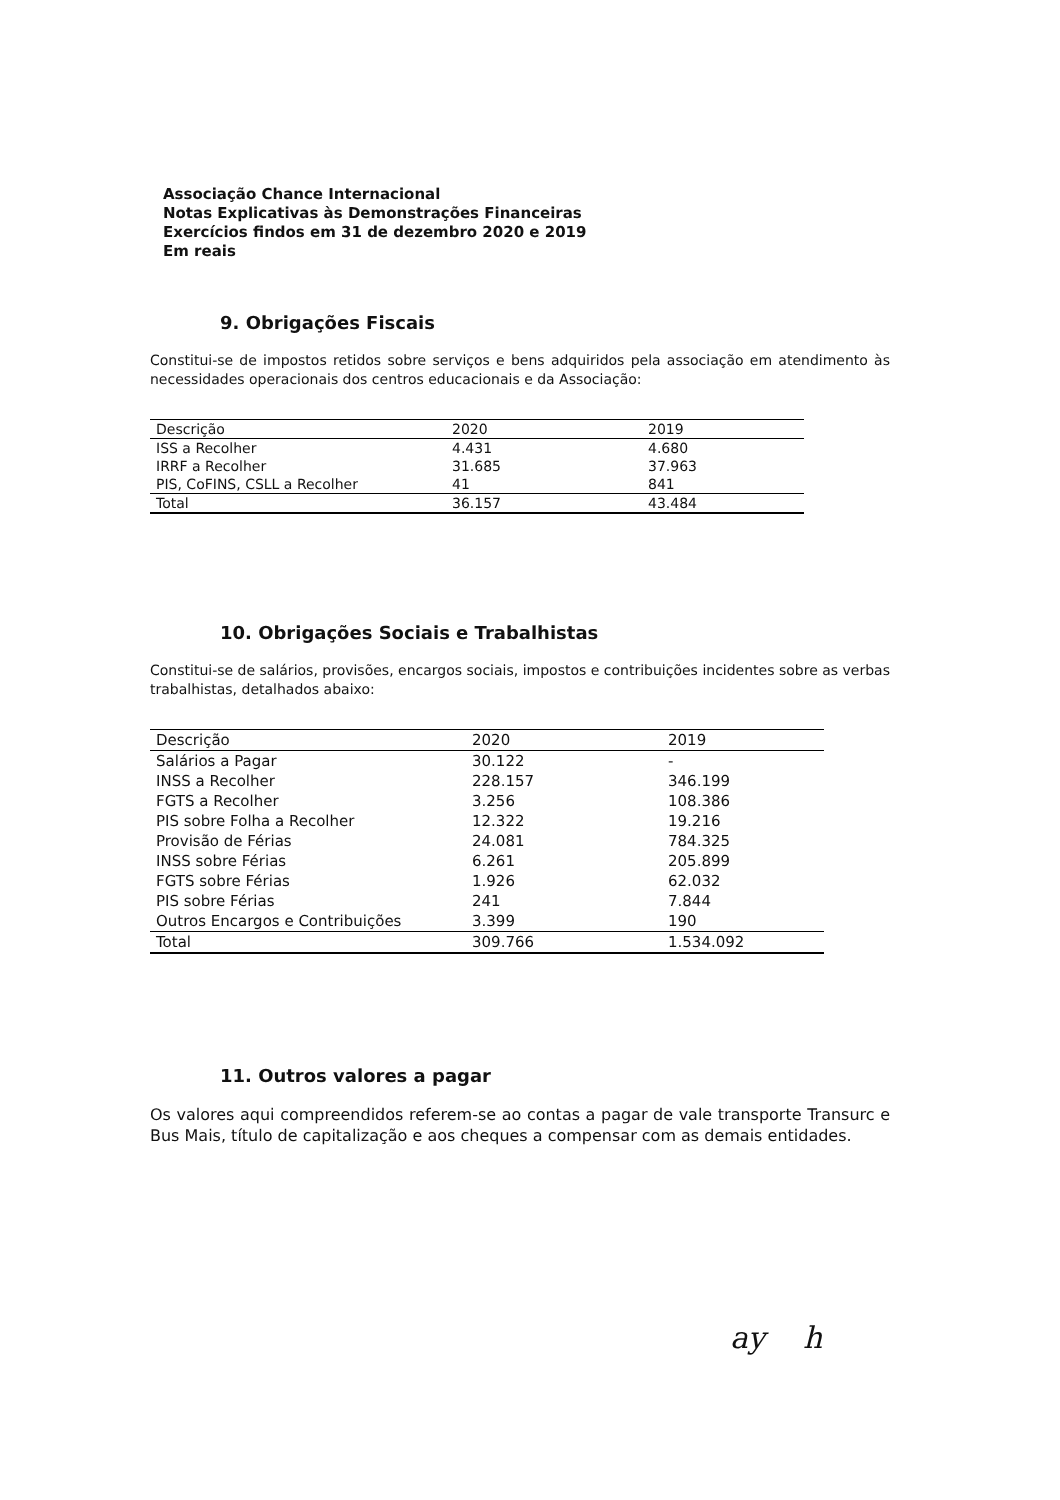Associação Chance Internacional
Notas Explicativas às Demonstrações Financeiras
Exercícios findos em 31 de dezembro 2020 e 2019
Em reais
9. Obrigações Fiscais
Constitui-se de impostos retidos sobre serviços e bens adquiridos pela associação em atendimento às necessidades operacionais dos centros educacionais e da Associação:
| Descrição | 2020 | 2019 |
| --- | --- | --- |
| ISS a Recolher | 4.431 | 4.680 |
| IRRF a Recolher | 31.685 | 37.963 |
| PIS, CoFINS, CSLL a Recolher | 41 | 841 |
| Total | 36.157 | 43.484 |
10. Obrigações Sociais e Trabalhistas
Constitui-se de salários, provisões, encargos sociais, impostos e contribuições incidentes sobre as verbas trabalhistas, detalhados abaixo:
| Descrição | 2020 | 2019 |
| --- | --- | --- |
| Salários a Pagar | 30.122 | - |
| INSS a Recolher | 228.157 | 346.199 |
| FGTS a Recolher | 3.256 | 108.386 |
| PIS sobre Folha a Recolher | 12.322 | 19.216 |
| Provisão de Férias | 24.081 | 784.325 |
| INSS sobre Férias | 6.261 | 205.899 |
| FGTS sobre Férias | 1.926 | 62.032 |
| PIS sobre Férias | 241 | 7.844 |
| Outros Encargos e Contribuições | 3.399 | 190 |
| Total | 309.766 | 1.534.092 |
11. Outros valores a pagar
Os valores aqui compreendidos referem-se ao contas a pagar de vale transporte Transurc e Bus Mais, título de capitalização e aos cheques a compensar com as demais entidades.
ay h